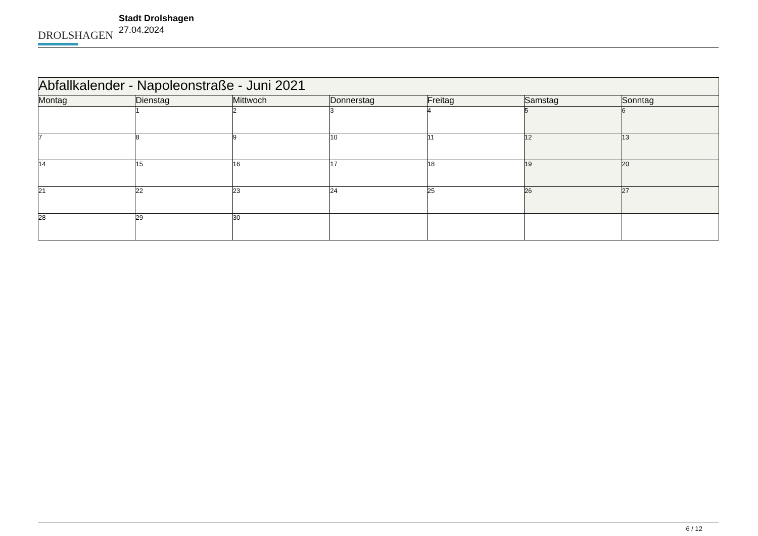DROLSHAGEN
Stadt Drolshagen
27.04.2024
| Abfallkalender - Napoleonstraße - Juni 2021 | | | | | | |
| --- | --- | --- | --- | --- | --- | --- |
| Montag | Dienstag | Mittwoch | Donnerstag | Freitag | Samstag | Sonntag |
| | 1 | 2 | 3 | 4 | 5 | 6 |
| 7 | 8 | 9 | 10 | 11 | 12 | 13 |
| 14 | 15 | 16 | 17 | 18 | 19 | 20 |
| 21 | 22 | 23 | 24 | 25 | 26 | 27 |
| 28 | 29 | 30 | | | | |
6 / 12